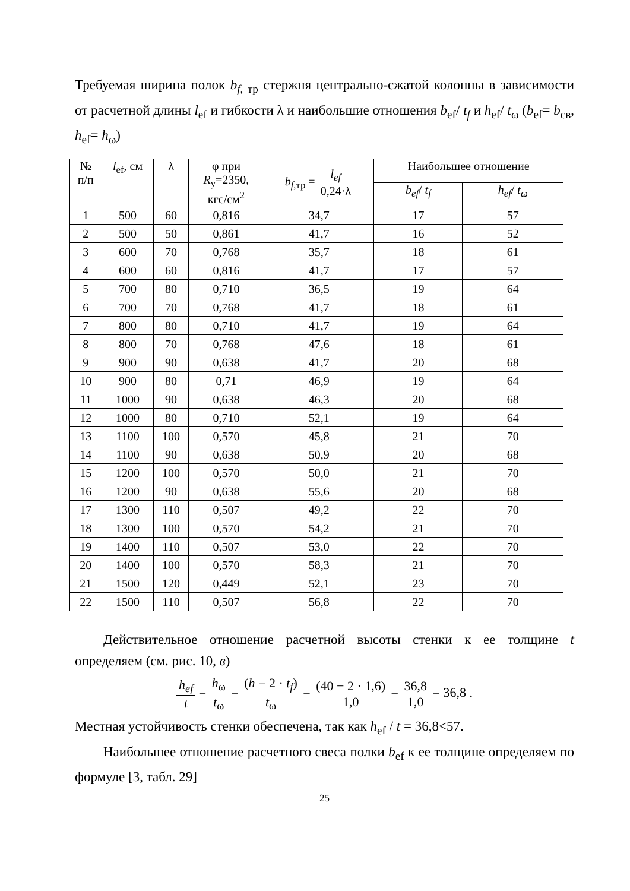Требуемая ширина полок b<sub>f,</sub><sub>тр</sub> стержня центрально-сжатой колонны в зависимости от расчетной длины l<sub>ef</sub> и гибкости λ и наибольшие отношения b<sub>ef</sub>/ t<sub>f</sub> и h<sub>ef</sub>/ t<sub>ω</sub> (b<sub>ef</sub>= b<sub>св</sub>, h<sub>ef</sub>= h<sub>ω</sub>)
| № п/п | l<sub>ef</sub>, см | λ | φ при R<sub>у</sub>=2350, кгс/см<sup>2</sup> | b<sub>f</sub><sub>,тр</sub> = l<sub>ef</sub> 0,24·λ | Наибольшее отношение | |
| --- | --- | --- | --- | --- | --- | --- |
| | | | | | b<sub>ef</sub> / t<sub>f</sub> | h<sub>ef</sub> / t<sub>ω</sub> |
| 1 | 500 | 60 | 0,816 | 34,7 | 17 | 57 |
| 2 | 500 | 50 | 0,861 | 41,7 | 16 | 52 |
| 3 | 600 | 70 | 0,768 | 35,7 | 18 | 61 |
| 4 | 600 | 60 | 0,816 | 41,7 | 17 | 57 |
| 5 | 700 | 80 | 0,710 | 36,5 | 19 | 64 |
| 6 | 700 | 70 | 0,768 | 41,7 | 18 | 61 |
| 7 | 800 | 80 | 0,710 | 41,7 | 19 | 64 |
| 8 | 800 | 70 | 0,768 | 47,6 | 18 | 61 |
| 9 | 900 | 90 | 0,638 | 41,7 | 20 | 68 |
| 10 | 900 | 80 | 0,71 | 46,9 | 19 | 64 |
| 11 | 1000 | 90 | 0,638 | 46,3 | 20 | 68 |
| 12 | 1000 | 80 | 0,710 | 52,1 | 19 | 64 |
| 13 | 1100 | 100 | 0,570 | 45,8 | 21 | 70 |
| 14 | 1100 | 90 | 0,638 | 50,9 | 20 | 68 |
| 15 | 1200 | 100 | 0,570 | 50,0 | 21 | 70 |
| 16 | 1200 | 90 | 0,638 | 55,6 | 20 | 68 |
| 17 | 1300 | 110 | 0,507 | 49,2 | 22 | 70 |
| 18 | 1300 | 100 | 0,570 | 54,2 | 21 | 70 |
| 19 | 1400 | 110 | 0,507 | 53,0 | 22 | 70 |
| 20 | 1400 | 100 | 0,570 | 58,3 | 21 | 70 |
| 21 | 1500 | 120 | 0,449 | 52,1 | 23 | 70 |
| 22 | 1500 | 110 | 0,507 | 56,8 | 22 | 70 |
Действительное отношение расчетной высоты стенки к ее толщине t определяем (см. рис. 10, в)
h<sub>ef</sub> t = h<sub>ω</sub> t<sub>ω</sub> = (h − 2 · t<sub>f</sub>) t<sub>ω</sub> = (40 − 2 · 1,6) 1,0 = 36,8 1,0 = 36,8 .
Местная устойчивость стенки обеспечена, так как h<sub>ef</sub> / t = 36,8<57.
Наибольшее отношение расчетного свеса полки b<sub>ef</sub> к ее толщине определяем по формуле [3, табл. 29]
25